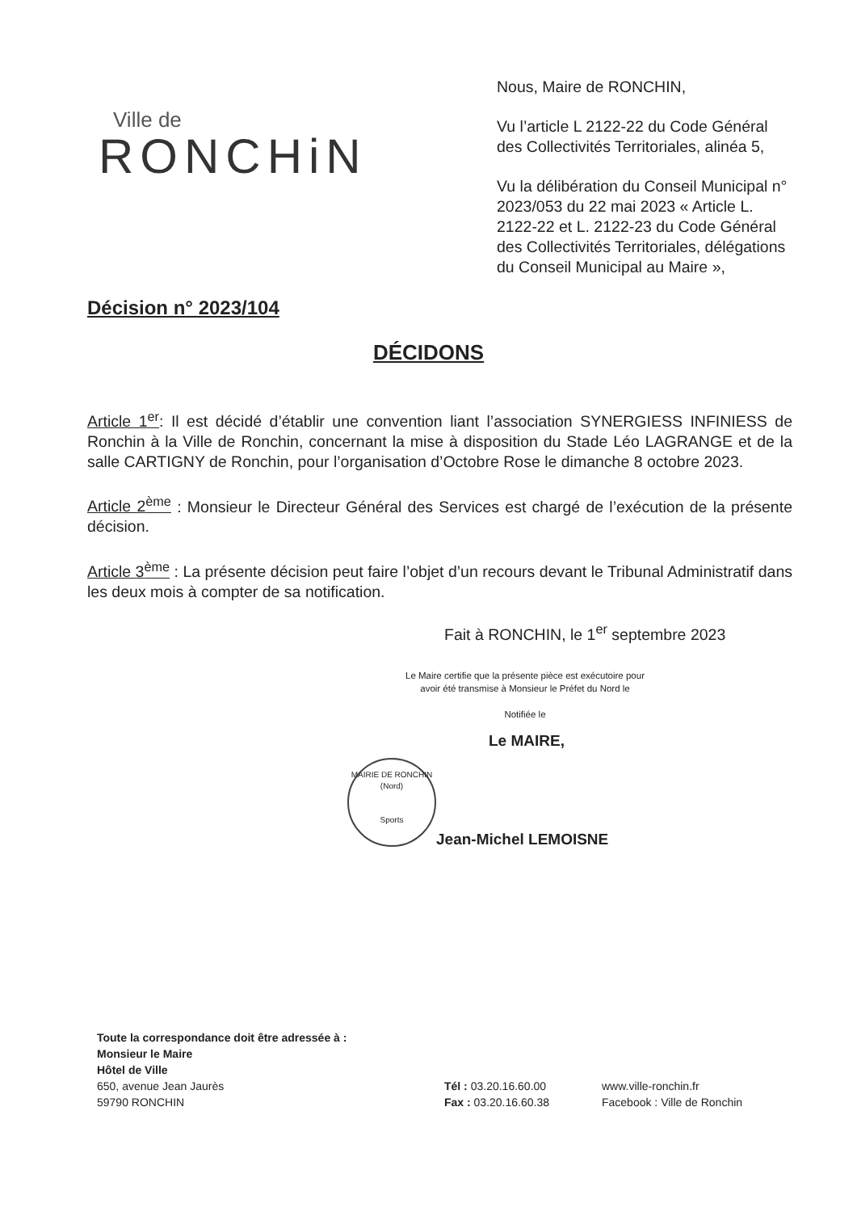Ville de
RONCHiN
Nous, Maire de RONCHIN,
Vu l’article L 2122-22 du Code Général des Collectivités Territoriales, alinéa 5,
Vu la délibération du Conseil Municipal n° 2023/053 du 22 mai 2023 « Article L. 2122-22 et L. 2122-23 du Code Général des Collectivités Territoriales, délégations du Conseil Municipal au Maire »,
Décision n° 2023/104
DÉCIDONS
Article 1<sup>er</sup>: Il est décidé d’établir une convention liant l’association SYNERGIESS INFINIESS de Ronchin à la Ville de Ronchin, concernant la mise à disposition du Stade Léo LAGRANGE et de la salle CARTIGNY de Ronchin, pour l’organisation d’Octobre Rose le dimanche 8 octobre 2023.
Article 2<sup>ème</sup> : Monsieur le Directeur Général des Services est chargé de l’exécution de la présente décision.
Article 3<sup>ème</sup> : La présente décision peut faire l’objet d’un recours devant le Tribunal Administratif dans les deux mois à compter de sa notification.
Fait à RONCHIN, le 1<sup>er</sup> septembre 2023
Le Maire certifie que la présente pièce est exécutoire pour avoir été transmise à Monsieur le Préfet du Nord le
Notifiée le
Le MAIRE,
MAIRIE DE RONCHIN (Nord)
Sports
Jean-Michel LEMOISNE
Toute la correspondance doit être adressée à :
Monsieur le Maire
Hôtel de Ville
650, avenue Jean Jaurès
59790 RONCHIN
Tél : 03.20.16.60.00
Fax : 03.20.16.60.38
www.ville-ronchin.fr
Facebook : Ville de Ronchin